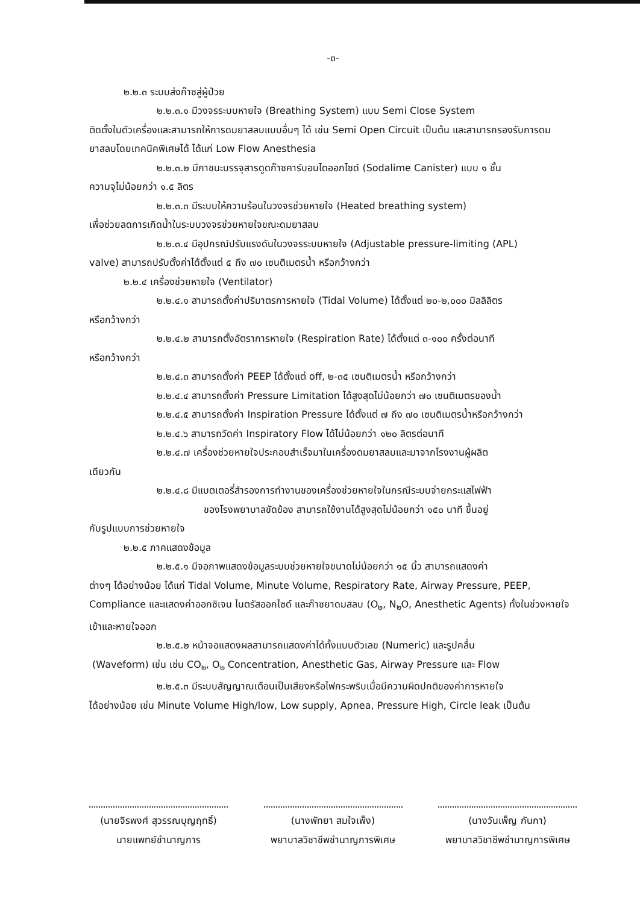-๓-
๒.๒.๓ ระบบส่งก๊าซสู่ผู้ป่วย
๒.๒.๓.๑ มีวงจรระบบหายใจ (Breathing System) แบบ Semi Close System
ติดตั้งในตัวเครื่องและสามารถให้การดมยาสลบแบบอื่นๆ ได้ เช่น Semi Open Circuit เป็นต้น และสามารถรองรับการดมยาสลบโดยเทคนิคพิเศษได้ ได้แก่ Low Flow Anesthesia
๒.๒.๓.๒ มีภาชนะบรรจุสารดูดก๊าซคาร์บอนไดออกไซด์ (Sodalime Canister) แบบ ๑ ชั้น
ความจุไม่น้อยกว่า ๑.๕ ลิตร
๒.๒.๓.๓ มีระบบให้ความร้อนในวงจรช่วยหายใจ (Heated breathing system)
เพื่อช่วยลดการเกิดน้ำในระบบวงจรช่วยหายใจขณะดมยาสลบ
๒.๒.๓.๔ มีอุปกรณ์ปรับแรงดันในวงจรระบบหายใจ (Adjustable pressure-limiting (APL)
valve) สามารถปรับตั้งค่าได้ตั้งแต่ ๕ ถึง ๗๐ เซนติเมตรน้ำ หรือกว้างกว่า
๒.๒.๔ เครื่องช่วยหายใจ (Ventilator)
๒.๒.๔.๑ สามารถตั้งค่าปริมาตรการหายใจ (Tidal Volume) ได้ตั้งแต่ ๒๐-๒,๐๐๐ มิลลิลิตร
หรือกว้างกว่า
๒.๒.๔.๒ สามารถตั้งอัตราการหายใจ (Respiration Rate) ได้ตั้งแต่ ๓-๑๐๐ ครั้งต่อนาที
หรือกว้างกว่า
๒.๒.๔.๓ สามารถตั้งค่า PEEP ได้ตั้งแต่ off, ๒-๓๕ เซนติเมตรน้ำ หรือกว้างกว่า
๒.๒.๔.๔ สามารถตั้งค่า Pressure Limitation ได้สูงสุดไม่น้อยกว่า ๗๐ เซนติเมตรของน้ำ
๒.๒.๔.๕ สามารถตั้งค่า Inspiration Pressure ได้ตั้งแต่ ๗ ถึง ๗๐ เซนติเมตรน้ำหรือกว้างกว่า
๒.๒.๔.๖ สามารถวัดค่า Inspiratory Flow ได้ไม่น้อยกว่า ๑๒๐ ลิตรต่อนาที
๒.๒.๔.๗ เครื่องช่วยหายใจประกอบสำเร็จมาในเครื่องดมยาสลบและมาจากโรงงานผู้ผลิต
เดียวกัน
๒.๒.๔.๘ มีแบตเตอรี่สำรองการทำงานของเครื่องช่วยหายใจในกรณีระบบจ่ายกระแสไฟฟ้า
ของโรงพยาบาลขัดข้อง สามารถใช้งานได้สูงสุดไม่น้อยกว่า ๑๕๐ นาที ขึ้นอยู่
กับรูปแบบการช่วยหายใจ
๒.๒.๕ ภาคแสดงข้อมูล
๒.๒.๕.๑ มีจอภาพแสดงข้อมูลระบบช่วยหายใจขนาดไม่น้อยกว่า ๑๕ นิ้ว สามารถแสดงค่า
ต่างๆ ได้อย่างน้อย ได้แก่ Tidal Volume, Minute Volume, Respiratory Rate, Airway Pressure, PEEP, Compliance และแสดงค่าออกซิเจน ไนตรัสออกไซด์ และก๊าซยาดมสลบ (O<sub>๒</sub>, N<sub>๒</sub>O, Anesthetic Agents) ทั้งในช่วงหายใจเข้าและหายใจออก
๒.๒.๕.๒ หน้าจอแสดงผลสามารถแสดงค่าได้ทั้งแบบตัวเลข (Numeric) และรูปคลื่น
(Waveform) เช่น เช่น CO<sub>๒</sub>, O<sub>๒</sub> Concentration, Anesthetic Gas, Airway Pressure และ Flow
๒.๒.๕.๓ มีระบบสัญญาณเตือนเป็นเสียงหรือไฟกระพริบเมื่อมีความผิดปกติของค่าการหายใจ
ได้อย่างน้อย เช่น Minute Volume High/low, Low supply, Apnea, Pressure High, Circle leak เป็นต้น
(นายจิรพงศ์ สุวรรณบุญฤทธิ์)
นายแพทย์ชำนาญการ
(นางพัทยา สมใจเพ็ง)
พยาบาลวิชาชีพชำนาญการพิเศษ
(นางวันเพ็ญ กันกา)
พยาบาลวิชาชีพชำนาญการพิเศษ